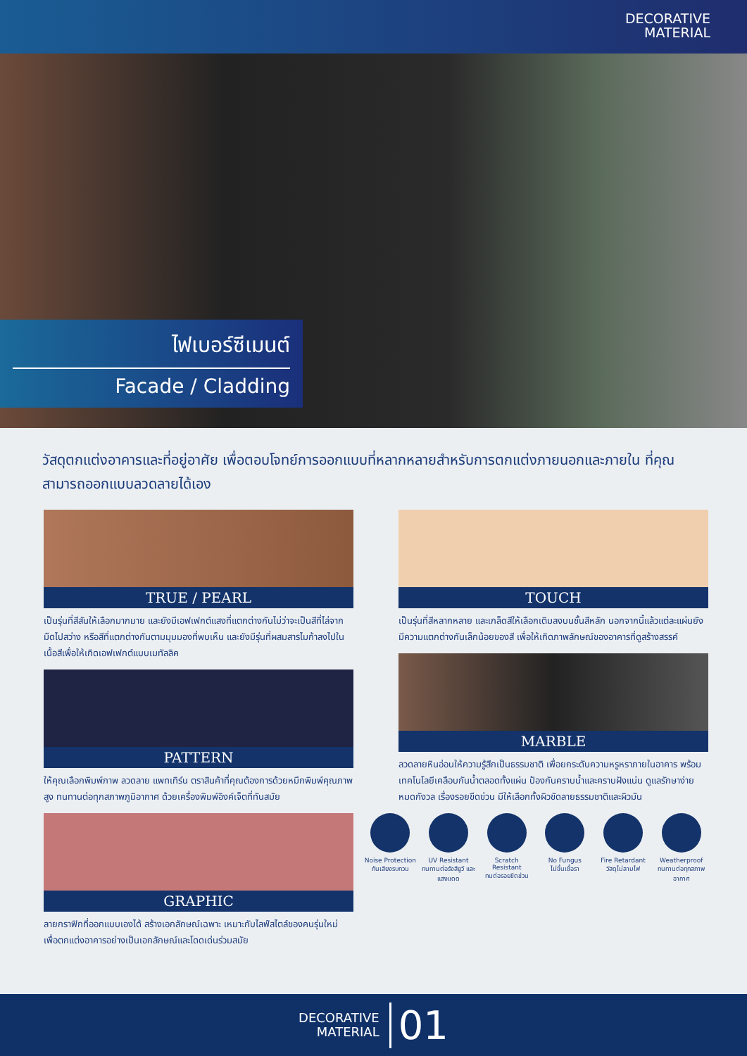DECORATIVE
MATERIAL
ไฟเบอร์ซีเมนต์
Facade / Cladding
วัสดุตกแต่งอาคารและที่อยู่อาศัย เพื่อตอบโจทย์การออกแบบที่หลากหลายสำหรับการตกแต่งภายนอกและภายใน ที่คุณสามารถออกแบบลวดลายได้เอง
TRUE / PEARL
เป็นรุ่นที่สีสันให้เลือกมากมาย และยังมีเอฟเฟกต์แสงที่แตกต่างกันไม่ว่าจะเป็นสีที่ไล่จากมืดไปสว่าง หรือสีที่แตกต่างกันตามมุมมองที่พบเห็น และยังมีรุ่นที่ผสมสารไมก้าลงไปในเนื้อสีเพื่อให้เกิดเอฟเฟกต์แบบเมทัลลิค
PATTERN
ให้คุณเลือกพิมพ์ภาพ ลวดลาย แพทเทิร์น ตราสินค้าที่คุณต้องการด้วยหมึกพิมพ์คุณภาพสูง ทนทานต่อทุกสภาพภูมิอากาศ ด้วยเครื่องพิมพ์อิงค์เจ็ตที่ทันสมัย
GRAPHIC
ลายกราฟิกที่ออกแบบเองได้ สร้างเอกลักษณ์เฉพาะ เหมาะกับไลฟ์สไตล์ของคนรุ่นใหม่ เพื่อตกแต่งอาคารอย่างเป็นเอกลักษณ์และโดดเด่นร่วมสมัย
TOUCH
เป็นรุ่นที่สีหลากหลาย และเกล็ดสีให้เลือกเติมลงบนชั้นสีหลัก นอกจากนี้แล้วแต่ละแผ่นยังมีความแตกต่างกันเล็กน้อยของสี เพื่อให้เกิดภาพลักษณ์ของอาคารที่ดูสร้างสรรค์
MARBLE
ลวดลายหินอ่อนให้ความรู้สึกเป็นธรรมชาติ เพื่อยกระดับความหรูหราภายในอาคาร พร้อมเทคโนโลยีเคลือบกันน้ำตลอดทั้งแผ่น ป้องกันคราบน้ำและคราบฝังแน่น ดูแลรักษาง่าย หมดกังวล เรื่องรอยขีดข่วน มีให้เลือกทั้งผิวขัดลายธรรมชาติและผิวมัน
Noise Protection
กันเสียงรบกวน
UV Resistant
ทนทานต่อรังสียูวี และแสงแดด
Scratch Resistant
ทนต่อรอยขีดข่วน
No Fungus
ไม่ขึ้นเชื้อรา
Fire Retardant
วัสดุไม่ลามไฟ
Weatherproof
ทนทานต่อทุกสภาพอากาศ
DECORATIVE
MATERIAL
01